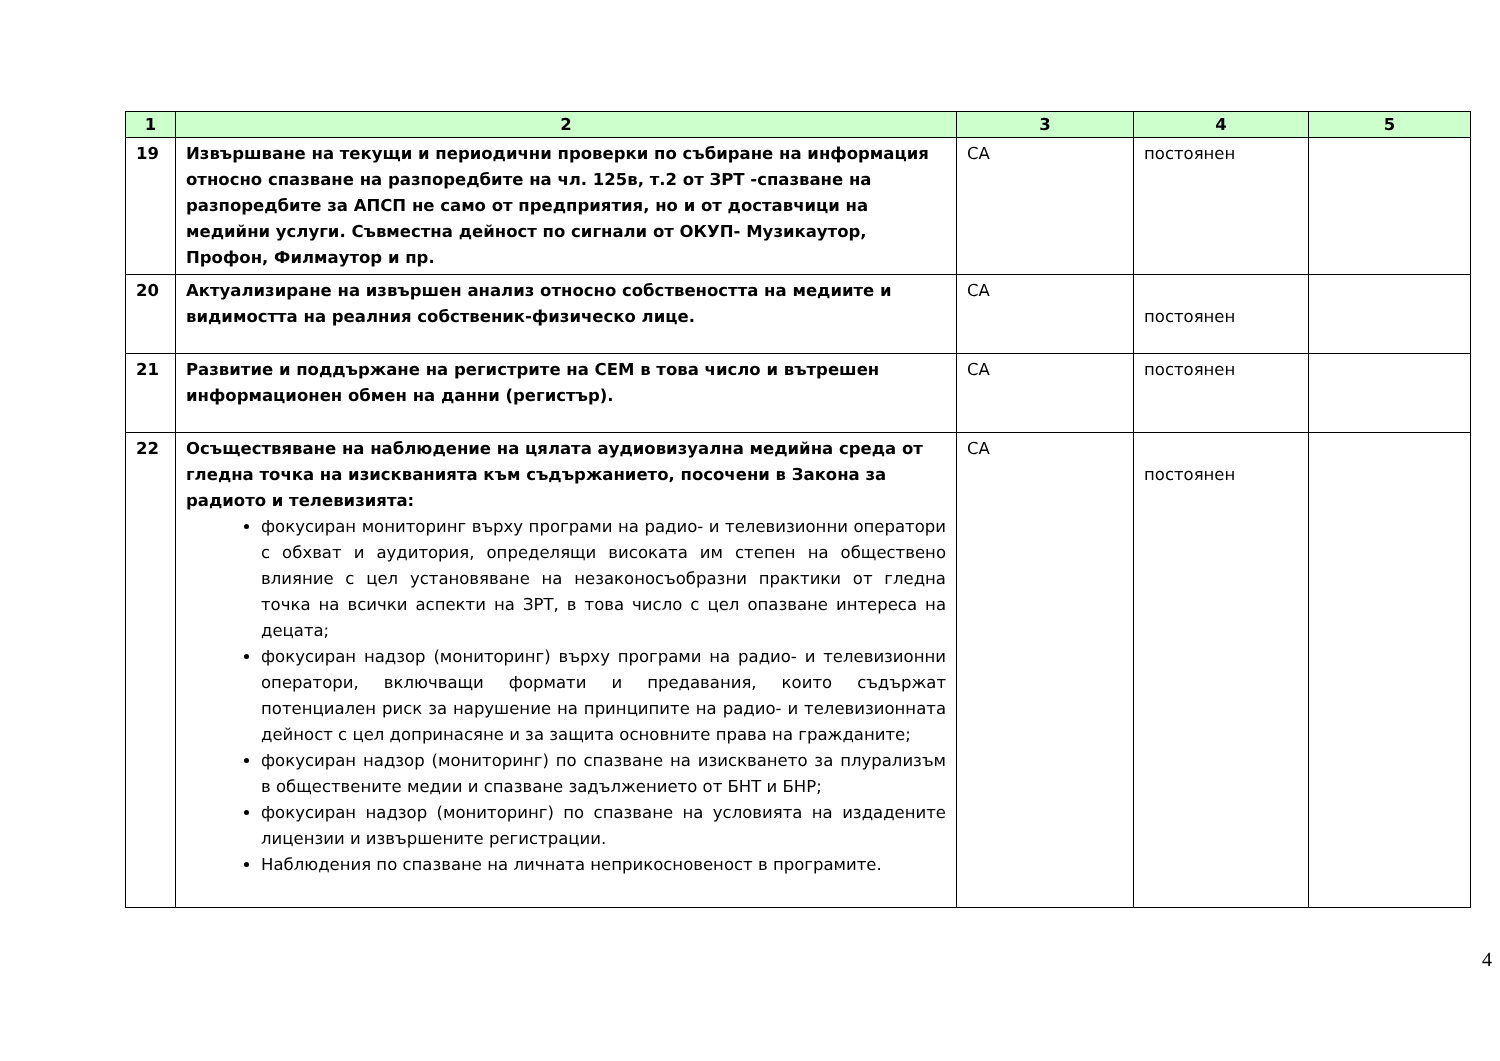| 1 | 2 | 3 | 4 | 5 |
| --- | --- | --- | --- | --- |
| 19 | Извършване на текущи и периодични проверки по събиране на информация относно спазване на разпоредбите на чл. 125в, т.2 от ЗРТ -спазване на разпоредбите за АПСП не само от предприятия, но и от доставчици на медийни услуги. Съвместна дейност по сигнали от ОКУП- Музикаутор, Профон, Филмаутор и пр. | СА | постоянен | |
| 20 | Актуализиране на извършен анализ относно собствеността на медиите и видимостта на реалния собственик-физическо лице. | СА | постоянен | |
| 21 | Развитие и поддържане на регистрите на СЕМ в това число и вътрешен информационен обмен на данни (регистър). | СА | постоянен | |
| 22 | Осъществяване на наблюдение на цялата аудиовизуална медийна среда от гледна точка на изискванията към съдържанието, посочени в Закона за радиото и телевизията: фокусиран мониторинг върху програми на радио- и телевизионни оператори с обхват и аудитория, определящи високата им степен на обществено влияние с цел установяване на незаконосъобразни практики от гледна точка на всички аспекти на ЗРТ, в това число с цел опазване интереса на децата; фокусиран надзор (мониторинг) върху програми на радио- и телевизионни оператори, включващи формати и предавания, които съдържат потенциален риск за нарушение на принципите на радио- и телевизионната дейност с цел допринасяне и за защита основните права на гражданите; фокусиран надзор (мониторинг) по спазване на изискването за плурализъм в обществените медии и спазване задължението от БНТ и БНР; фокусиран надзор (мониторинг) по спазване на условията на издадените лицензии и извършените регистрации. Наблюдения по спазване на личната неприкосновеност в програмите. | СА | постоянен | |
4